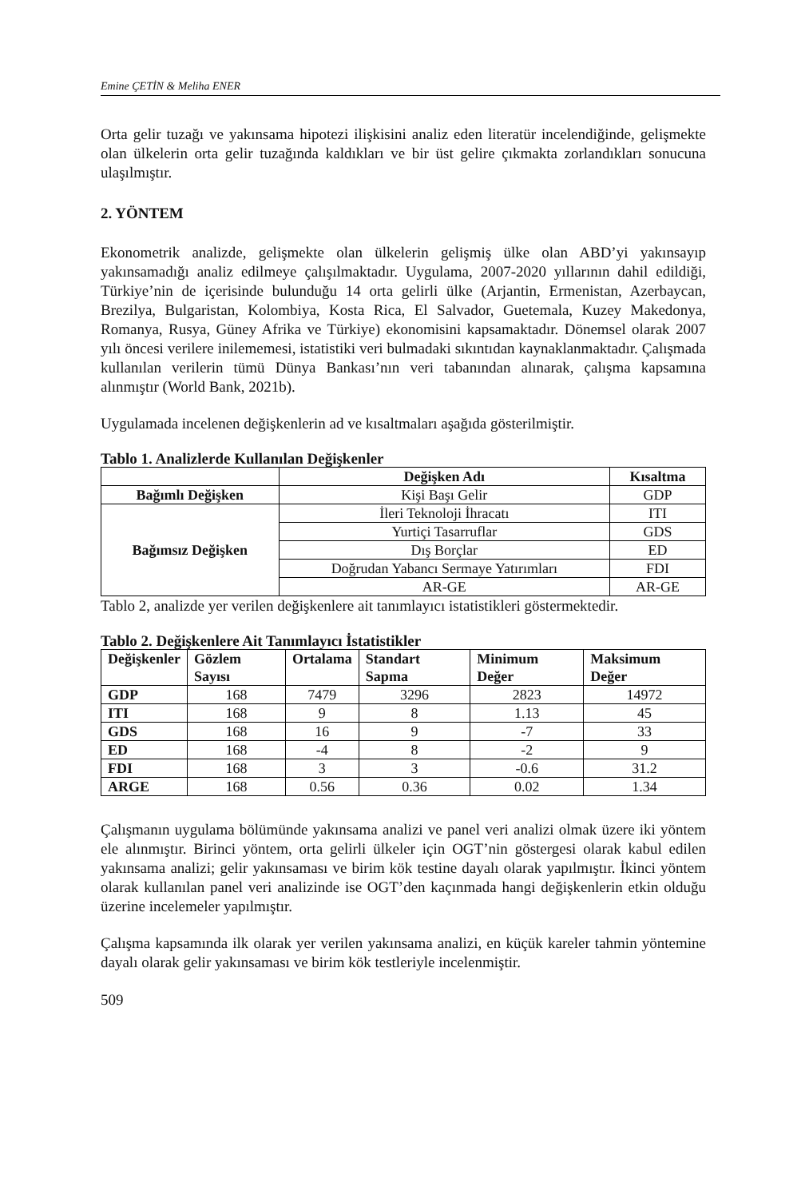Emine ÇETİN & Meliha ENER
Orta gelir tuzağı ve yakınsama hipotezi ilişkisini analiz eden literatür incelendiğinde, gelişmekte olan ülkelerin orta gelir tuzağında kaldıkları ve bir üst gelire çıkmakta zorlandıkları sonucuna ulaşılmıştır.
2. YÖNTEM
Ekonometrik analizde, gelişmekte olan ülkelerin gelişmiş ülke olan ABD’yi yakınsayıp yakınsamadığı analiz edilmeye çalışılmaktadır. Uygulama, 2007-2020 yıllarının dahil edildiği, Türkiye’nin de içerisinde bulunduğu 14 orta gelirli ülke (Arjantin, Ermenistan, Azerbaycan, Brezilya, Bulgaristan, Kolombiya, Kosta Rica, El Salvador, Guetemala, Kuzey Makedonya, Romanya, Rusya, Güney Afrika ve Türkiye) ekonomisini kapsamaktadır. Dönemsel olarak 2007 yılı öncesi verilere inilememesi, istatistiki veri bulmadaki sıkıntıdan kaynaklanmaktadır. Çalışmada kullanılan verilerin tümü Dünya Bankası’nın veri tabanından alınarak, çalışma kapsamına alınmıştır (World Bank, 2021b).
Uygulamada incelenen değişkenlerin ad ve kısaltmaları aşağıda gösterilmiştir.
Tablo 1. Analizlerde Kullanılan Değişkenler
| | Değişken Adı | Kısaltma |
| --- | --- | --- |
| Bağımlı Değişken | Kişi Başı Gelir | GDP |
| Bağımsız Değişken | İleri Teknoloji İhracatı | ITI |
| | Yurtiçi Tasarruflar | GDS |
| | Dış Borçlar | ED |
| | Doğrudan Yabancı Sermaye Yatırımları | FDI |
| | AR-GE | AR-GE |
Tablo 2, analizde yer verilen değişkenlere ait tanımlayıcı istatistikleri göstermektedir.
Tablo 2. Değişkenlere Ait Tanımlayıcı İstatistikler
| Değişkenler | Gözlem Sayısı | Ortalama | Standart Sapma | Minimum Değer | Maksimum Değer |
| --- | --- | --- | --- | --- | --- |
| GDP | 168 | 7479 | 3296 | 2823 | 14972 |
| ITI | 168 | 9 | 8 | 1.13 | 45 |
| GDS | 168 | 16 | 9 | -7 | 33 |
| ED | 168 | -4 | 8 | -2 | 9 |
| FDI | 168 | 3 | 3 | -0.6 | 31.2 |
| ARGE | 168 | 0.56 | 0.36 | 0.02 | 1.34 |
Çalışmanın uygulama bölümünde yakınsama analizi ve panel veri analizi olmak üzere iki yöntem ele alınmıştır. Birinci yöntem, orta gelirli ülkeler için OGT’nin göstergesi olarak kabul edilen yakınsama analizi; gelir yakınsaması ve birim kök testine dayalı olarak yapılmıştır. İkinci yöntem olarak kullanılan panel veri analizinde ise OGT’den kaçınmada hangi değişkenlerin etkin olduğu üzerine incelemeler yapılmıştır.
Çalışma kapsamında ilk olarak yer verilen yakınsama analizi, en küçük kareler tahmin yöntemine dayalı olarak gelir yakınsaması ve birim kök testleriyle incelenmiştir.
509